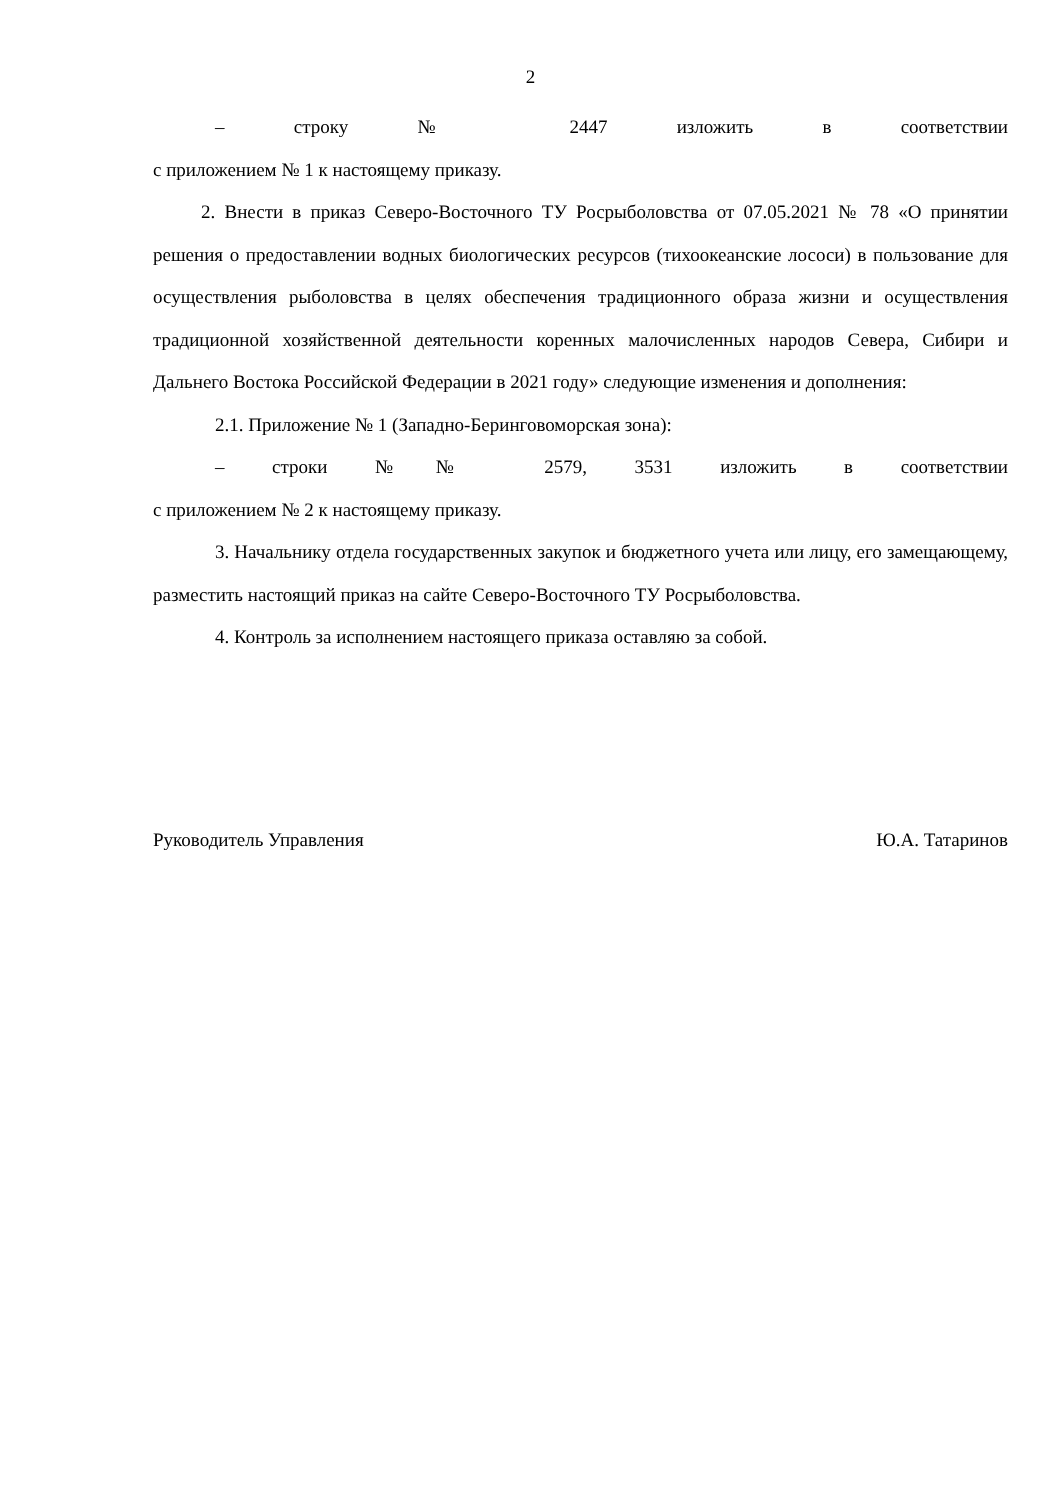2
– строку № 2447 изложить в соответствии
с приложением № 1 к настоящему приказу.
2. Внести в приказ Северо-Восточного ТУ Росрыболовства от 07.05.2021 № 78 «О принятии решения о предоставлении водных биологических ресурсов (тихоокеанские лососи) в пользование для осуществления рыболовства в целях обеспечения традиционного образа жизни и осуществления традиционной хозяйственной деятельности коренных малочисленных народов Севера, Сибири и Дальнего Востока Российской Федерации в 2021 году» следующие изменения и дополнения:
2.1. Приложение № 1 (Западно-Беринговоморская зона):
– строки №№ 2579, 3531 изложить в соответствии
с приложением № 2 к настоящему приказу.
3. Начальнику отдела государственных закупок и бюджетного учета или лицу, его замещающему, разместить настоящий приказ на сайте Северо-Восточного ТУ Росрыболовства.
4. Контроль за исполнением настоящего приказа оставляю за собой.
Руководитель Управления Ю.А. Татаринов